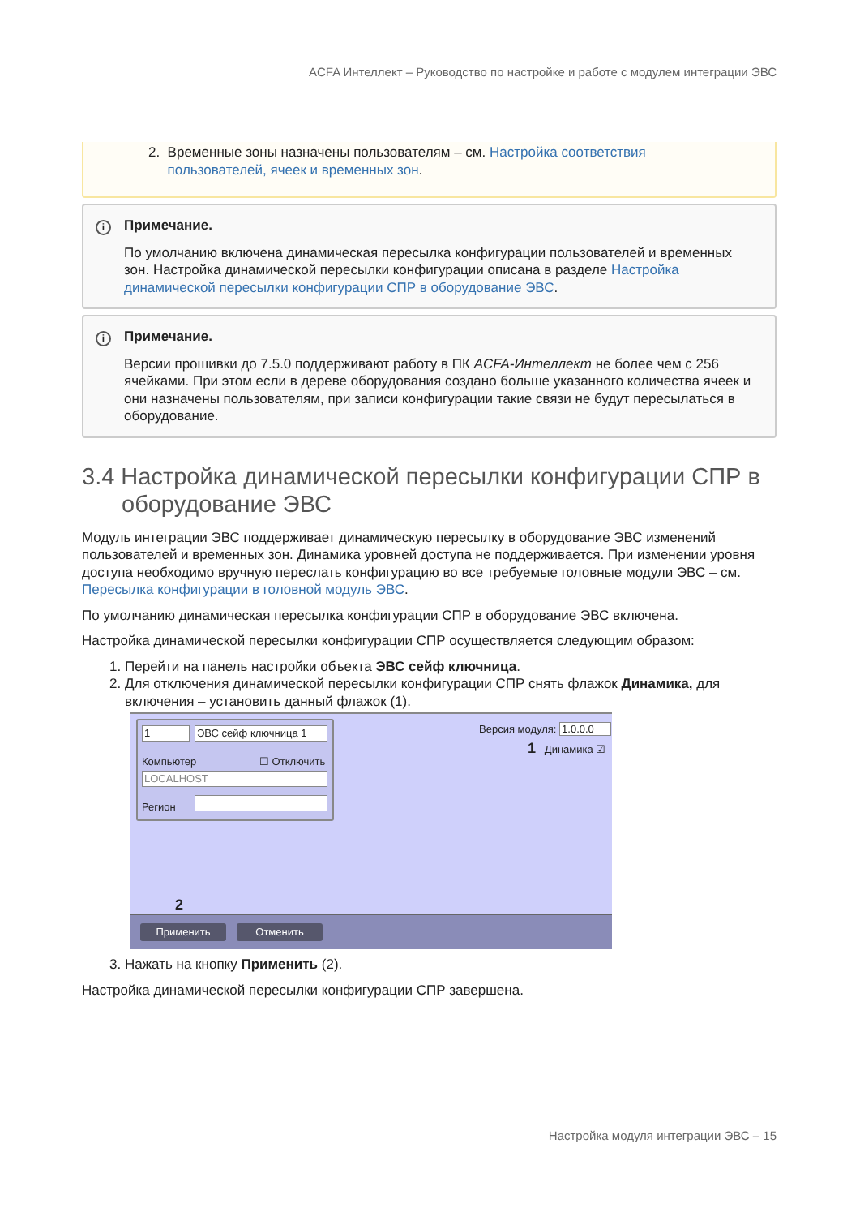ACFA Интеллект – Руководство по настройке и работе с модулем интеграции ЭВС
2. Временные зоны назначены пользователям – см. Настройка соответствия
пользователей, ячеек и временных зон.
i
Примечание.
По умолчанию включена динамическая пересылка конфигурации пользователей и временных зон. Настройка динамической пересылки конфигурации описана в разделе Настройка динамической пересылки конфигурации СПР в оборудование ЭВС.
i
Примечание.
Версии прошивки до 7.5.0 поддерживают работу в ПК ACFA-Интеллект не более чем с 256 ячейками. При этом если в дереве оборудования создано больше указанного количества ячеек и они назначены пользователям, при записи конфигурации такие связи не будут пересылаться в оборудование.
3.4 Настройка динамической пересылки конфигурации СПР в оборудование ЭВС
Модуль интеграции ЭВС поддерживает динамическую пересылку в оборудование ЭВС изменений пользователей и временных зон. Динамика уровней доступа не поддерживается. При изменении уровня доступа необходимо вручную переслать конфигурацию во все требуемые головные модули ЭВС – см. Пересылка конфигурации в головной модуль ЭВС.
По умолчанию динамическая пересылка конфигурации СПР в оборудование ЭВС включена.
Настройка динамической пересылки конфигурации СПР осуществляется следующим образом:
1. Перейти на панель настройки объекта ЭВС сейф ключница.
2. Для отключения динамической пересылки конфигурации СПР снять флажок Динамика, для включения – установить данный флажок (1).
1 ЭВС сейф ключница 1
Компьютер ☐ Отключить
LOCALHOST
Регион
Версия модуля: 1.0.0.0
1 Динамика ☑
2
Применить Отменить
3. Нажать на кнопку Применить (2).
Настройка динамической пересылки конфигурации СПР завершена.
Настройка модуля интеграции ЭВС – 15